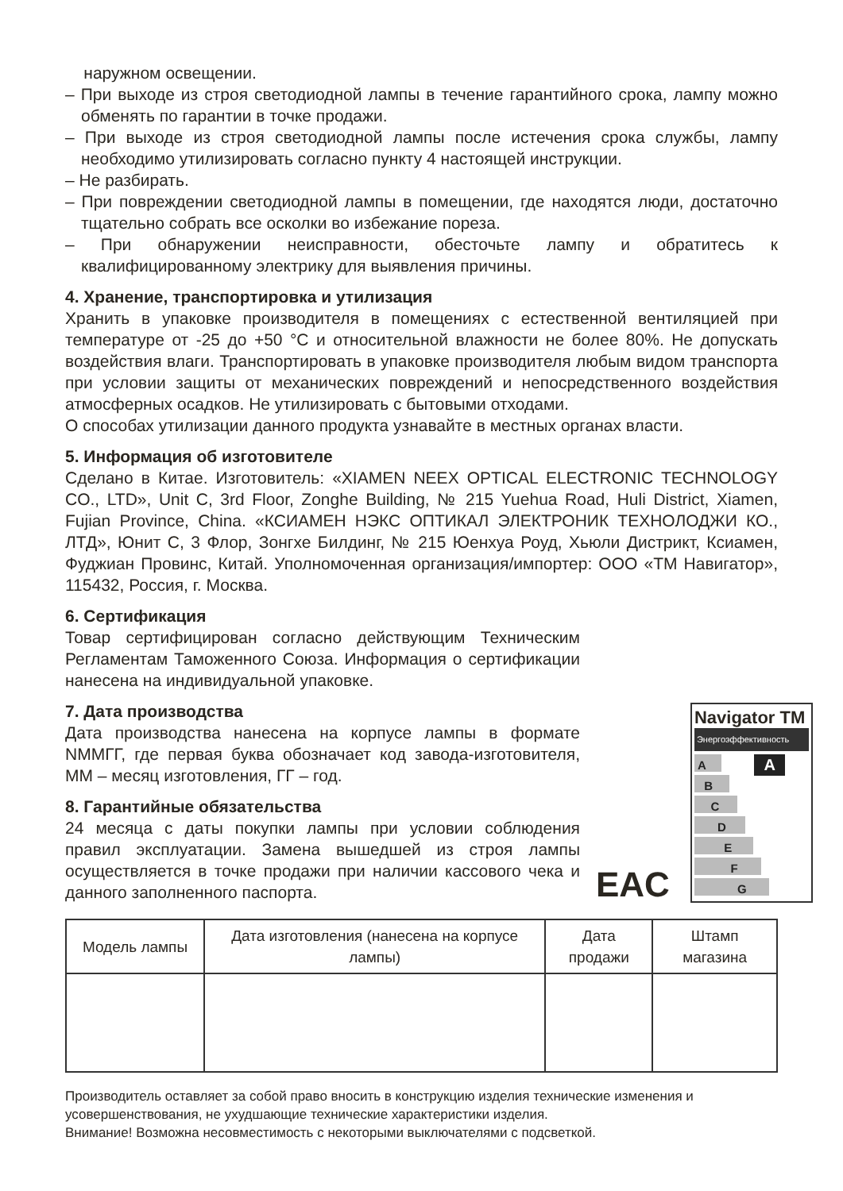наружном освещении.
– При выходе из строя светодиодной лампы в течение гарантийного срока, лампу можно обменять по гарантии в точке продажи.
– При выходе из строя светодиодной лампы после истечения срока службы, лампу необходимо утилизировать согласно пункту 4 настоящей инструкции.
– Не разбирать.
– При повреждении светодиодной лампы в помещении, где находятся люди, достаточно тщательно собрать все осколки во избежание пореза.
– При обнаружении неисправности, обесточьте лампу и обратитесь к квалифицированному электрику для выявления причины.
4. Хранение, транспортировка и утилизация
Хранить в упаковке производителя в помещениях с естественной вентиляцией при температуре от -25 до +50 °С и относительной влажности не более 80%. Не допускать воздействия влаги. Транспортировать в упаковке производителя любым видом транспорта при условии защиты от механических повреждений и непосредственного воздействия атмосферных осадков. Не утилизировать с бытовыми отходами.
О способах утилизации данного продукта узнавайте в местных органах власти.
5. Информация об изготовителе
Сделано в Китае. Изготовитель: «XIAMEN NEEX OPTICAL ELECTRONIC TECHNOLOGY CO., LTD», Unit C, 3rd Floor, Zonghe Building, № 215 Yuehua Road, Huli District, Xiamen, Fujian Province, China. «КСИАМЕН НЭКС ОПТИКАЛ ЭЛЕКТРОНИК ТЕХНОЛОДЖИ КО., ЛТД», Юнит С, 3 Флор, Зонгхе Билдинг, № 215 Юенхуа Роуд, Хьюли Дистрикт, Ксиамен, Фуджиан Провинс, Китай. Уполномоченная организация/импортер: ООО «ТМ Навигатор», 115432, Россия, г. Москва.
6. Сертификация
Товар сертифицирован согласно действующим Техническим Регламентам Таможенного Союза. Информация о сертификации нанесена на индивидуальной упаковке.
7. Дата производства
Дата производства нанесена на корпусе лампы в формате NMMГГ, где первая буква обозначает код завода-изготовителя, ММ – месяц изготовления, ГГ – год.
8. Гарантийные обязательства
24 месяца с даты покупки лампы при условии соблюдения правил эксплуатации. Замена вышедшей из строя лампы осуществляется в точке продажи при наличии кассового чека и данного заполненного паспорта.
EAC
Navigator TM
Энергоэффективность
A A
B
C
D
E
F
G
| Модель лампы | Дата изготовления (нанесена на корпусе лампы) | Дата продажи | Штамп магазина |
| --- | --- | --- | --- |
Производитель оставляет за собой право вносить в конструкцию изделия технические изменения и усовершенствования, не ухудшающие технические характеристики изделия.
Внимание! Возможна несовместимость с некоторыми выключателями с подсветкой.